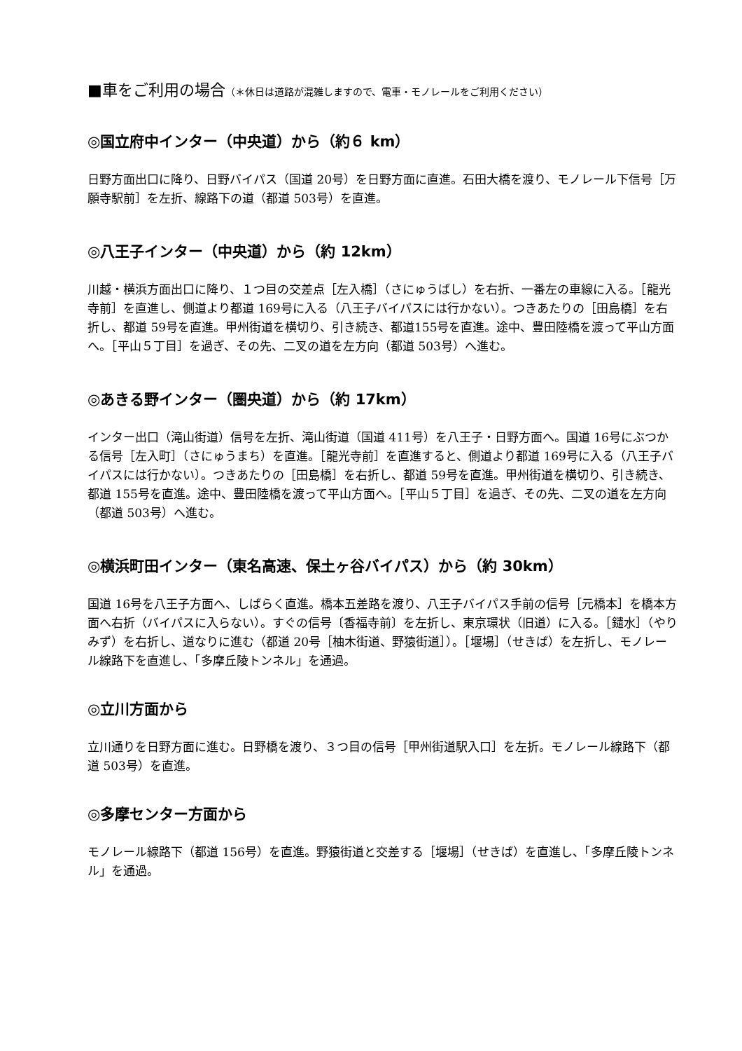■車をご利用の場合（＊休日は道路が混雑しますので、電車・モノレールをご利用ください）
◎国立府中インター（中央道）から（約６ km）
日野方面出口に降り、日野バイパス（国道 20号）を日野方面に直進。石田大橋を渡り、モノレール下信号［万願寺駅前］を左折、線路下の道（都道 503号）を直進。
◎八王子インター（中央道）から（約 12km）
川越・横浜方面出口に降り、１つ目の交差点［左入橋］（さにゅうばし）を右折、一番左の車線に入る。［龍光寺前］を直進し、側道より都道 169号に入る（八王子バイパスには行かない）。つきあたりの［田島橋］を右折し、都道 59号を直進。甲州街道を横切り、引き続き、都道155号を直進。途中、豊田陸橋を渡って平山方面へ。［平山５丁目］を過ぎ、その先、二叉の道を左方向（都道 503号）へ進む。
◎あきる野インター（圏央道）から（約 17km）
インター出口（滝山街道）信号を左折、滝山街道（国道 411号）を八王子・日野方面へ。国道 16号にぶつかる信号［左入町］（さにゅうまち）を直進。［龍光寺前］を直進すると、側道より都道 169号に入る（八王子バイパスには行かない）。つきあたりの［田島橋］を右折し、都道 59号を直進。甲州街道を横切り、引き続き、都道 155号を直進。途中、豊田陸橋を渡って平山方面へ。［平山５丁目］を過ぎ、その先、二叉の道を左方向（都道 503号）へ進む。
◎横浜町田インター（東名高速、保土ヶ谷バイパス）から（約 30km）
国道 16号を八王子方面へ、しばらく直進。橋本五差路を渡り、八王子バイパス手前の信号［元橋本］を橋本方面へ右折（バイパスに入らない）。すぐの信号〔香福寺前〕を左折し、東京環状（旧道）に入る。［鑓水］（やりみず）を右折し、道なりに進む（都道 20号［柚木街道、野猿街道］）。［堰場］（せきば）を左折し、モノレール線路下を直進し、「多摩丘陵トンネル」を通過。
◎立川方面から
立川通りを日野方面に進む。日野橋を渡り、３つ目の信号［甲州街道駅入口］を左折。モノレール線路下（都道 503号）を直進。
◎多摩センター方面から
モノレール線路下（都道 156号）を直進。野猿街道と交差する［堰場］（せきば）を直進し、「多摩丘陵トンネル」を通過。